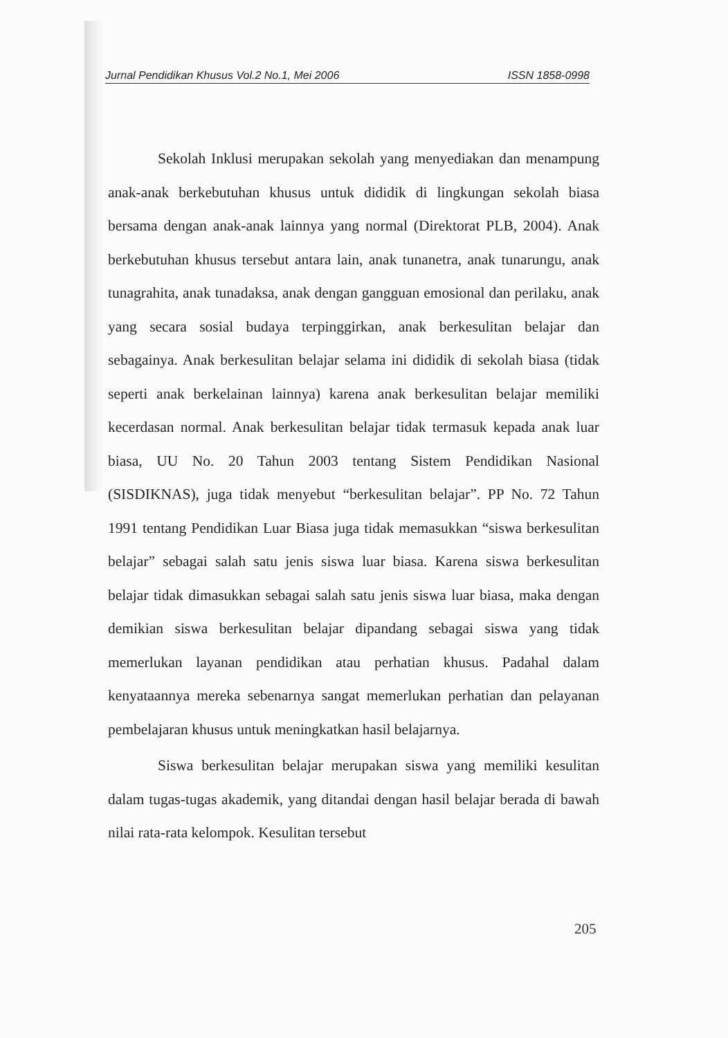Jurnal Pendidikan Khusus Vol.2 No.1, Mei 2006 ISSN 1858-0998
Sekolah Inklusi merupakan sekolah yang menyediakan dan menampung anak-anak berkebutuhan khusus untuk dididik di lingkungan sekolah biasa bersama dengan anak-anak lainnya yang normal (Direktorat PLB, 2004). Anak berkebutuhan khusus tersebut antara lain, anak tunanetra, anak tunarungu, anak tunagrahita, anak tunadaksa, anak dengan gangguan emosional dan perilaku, anak yang secara sosial budaya terpinggirkan, anak berkesulitan belajar dan sebagainya. Anak berkesulitan belajar selama ini dididik di sekolah biasa (tidak seperti anak berkelainan lainnya) karena anak berkesulitan belajar memiliki kecerdasan normal. Anak berkesulitan belajar tidak termasuk kepada anak luar biasa, UU No. 20 Tahun 2003 tentang Sistem Pendidikan Nasional (SISDIKNAS), juga tidak menyebut “berkesulitan belajar”. PP No. 72 Tahun 1991 tentang Pendidikan Luar Biasa juga tidak memasukkan “siswa berkesulitan belajar” sebagai salah satu jenis siswa luar biasa. Karena siswa berkesulitan belajar tidak dimasukkan sebagai salah satu jenis siswa luar biasa, maka dengan demikian siswa berkesulitan belajar dipandang sebagai siswa yang tidak memerlukan layanan pendidikan atau perhatian khusus. Padahal dalam kenyataannya mereka sebenarnya sangat memerlukan perhatian dan pelayanan pembelajaran khusus untuk meningkatkan hasil belajarnya.
Siswa berkesulitan belajar merupakan siswa yang memiliki kesulitan dalam tugas-tugas akademik, yang ditandai dengan hasil belajar berada di bawah nilai rata-rata kelompok. Kesulitan tersebut
205